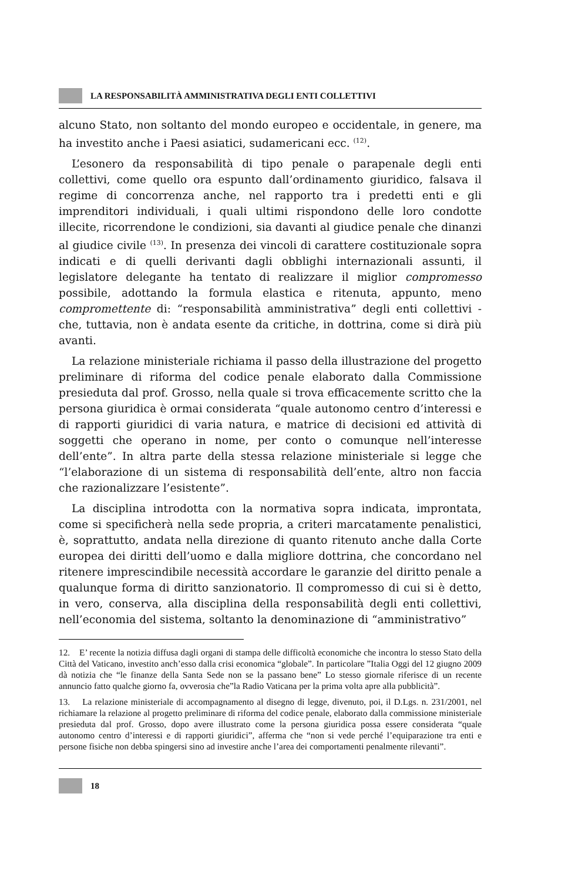LA RESPONSABILITÀ AMMINISTRATIVA DEGLI ENTI COLLETTIVI
alcuno Stato, non soltanto del mondo europeo e occidentale, in genere, ma ha investito anche i Paesi asiatici, sudamericani ecc. <sup>(12)</sup>.
L’esonero da responsabilità di tipo penale o parapenale degli enti collettivi, come quello ora espunto dall’ordinamento giuridico, falsava il regime di concorrenza anche, nel rapporto tra i predetti enti e gli imprenditori individuali, i quali ultimi rispondono delle loro condotte illecite, ricorrendone le condizioni, sia davanti al giudice penale che dinanzi al giudice civile <sup>(13)</sup>. In presenza dei vincoli di carattere costituzionale sopra indicati e di quelli derivanti dagli obblighi internazionali assunti, il legislatore delegante ha tentato di realizzare il miglior compromesso possibile, adottando la formula elastica e ritenuta, appunto, meno compromettente di: “responsabilità amministrativa” degli enti collettivi - che, tuttavia, non è andata esente da critiche, in dottrina, come si dirà più avanti.
La relazione ministeriale richiama il passo della illustrazione del progetto preliminare di riforma del codice penale elaborato dalla Commissione presieduta dal prof. Grosso, nella quale si trova efficacemente scritto che la persona giuridica è ormai considerata “quale autonomo centro d’interessi e di rapporti giuridici di varia natura, e matrice di decisioni ed attività di soggetti che operano in nome, per conto o comunque nell’interesse dell’ente”. In altra parte della stessa relazione ministeriale si legge che “l’elaborazione di un sistema di responsabilità dell’ente, altro non faccia che razionalizzare l’esistente”.
La disciplina introdotta con la normativa sopra indicata, improntata, come si specificherà nella sede propria, a criteri marcatamente penalistici, è, soprattutto, andata nella direzione di quanto ritenuto anche dalla Corte europea dei diritti dell’uomo e dalla migliore dottrina, che concordano nel ritenere imprescindibile necessità accordare le garanzie del diritto penale a qualunque forma di diritto sanzionatorio. Il compromesso di cui si è detto, in vero, conserva, alla disciplina della responsabilità degli enti collettivi, nell’economia del sistema, soltanto la denominazione di “amministrativo”
12. E’ recente la notizia diffusa dagli organi di stampa delle difficoltà economiche che incontra lo stesso Stato della Città del Vaticano, investito anch’esso dalla crisi economica “globale”. In particolare ”Italia Oggi del 12 giugno 2009 dà notizia che “le finanze della Santa Sede non se la passano bene” Lo stesso giornale riferisce di un recente annuncio fatto qualche giorno fa, ovverosia che”la Radio Vaticana per la prima volta apre alla pubblicità”.
13. La relazione ministeriale di accompagnamento al disegno di legge, divenuto, poi, il D.Lgs. n. 231/2001, nel richiamare la relazione al progetto preliminare di riforma del codice penale, elaborato dalla commissione ministeriale presieduta dal prof. Grosso, dopo avere illustrato come la persona giuridica possa essere considerata “quale autonomo centro d’interessi e di rapporti giuridici”, afferma che “non si vede perché l’equiparazione tra enti e persone fisiche non debba spingersi sino ad investire anche l’area dei comportamenti penalmente rilevanti”.
18